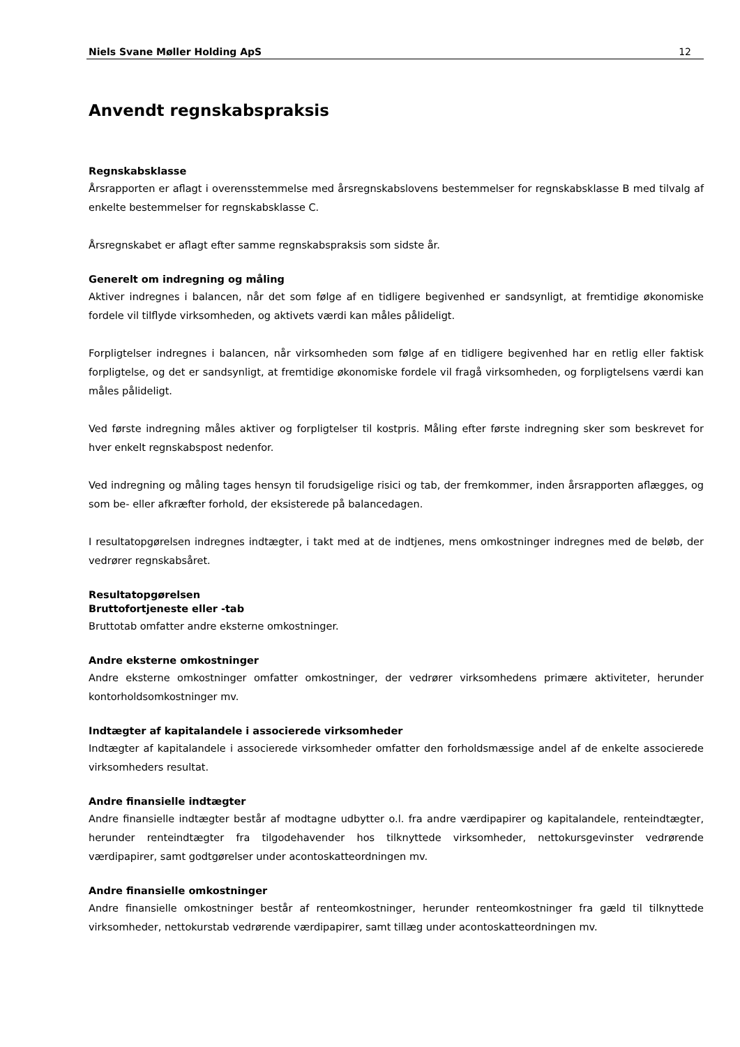Niels Svane Møller Holding ApS 12
Anvendt regnskabspraksis
Regnskabsklasse
Årsrapporten er aflagt i overensstemmelse med årsregnskabslovens bestemmelser for regnskabsklasse B med tilvalg af enkelte bestemmelser for regnskabsklasse C.
Årsregnskabet er aflagt efter samme regnskabspraksis som sidste år.
Generelt om indregning og måling
Aktiver indregnes i balancen, når det som følge af en tidligere begivenhed er sandsynligt, at fremtidige økonomiske fordele vil tilflyde virksomheden, og aktivets værdi kan måles pålideligt.
Forpligtelser indregnes i balancen, når virksomheden som følge af en tidligere begivenhed har en retlig eller faktisk forpligtelse, og det er sandsynligt, at fremtidige økonomiske fordele vil fragå virksomheden, og forpligtelsens værdi kan måles pålideligt.
Ved første indregning måles aktiver og forpligtelser til kostpris. Måling efter første indregning sker som beskrevet for hver enkelt regnskabspost nedenfor.
Ved indregning og måling tages hensyn til forudsigelige risici og tab, der fremkommer, inden årsrapporten aflægges, og som be- eller afkræfter forhold, der eksisterede på balancedagen.
I resultatopgørelsen indregnes indtægter, i takt med at de indtjenes, mens omkostninger indregnes med de beløb, der vedrører regnskabsåret.
Resultatopgørelsen
Bruttofortjeneste eller -tab
Bruttotab omfatter andre eksterne omkostninger.
Andre eksterne omkostninger
Andre eksterne omkostninger omfatter omkostninger, der vedrører virksomhedens primære aktiviteter, herunder kontorholdsomkostninger mv.
Indtægter af kapitalandele i associerede virksomheder
Indtægter af kapitalandele i associerede virksomheder omfatter den forholdsmæssige andel af de enkelte associerede virksomheders resultat.
Andre finansielle indtægter
Andre finansielle indtægter består af modtagne udbytter o.l. fra andre værdipapirer og kapitalandele, renteindtægter, herunder renteindtægter fra tilgodehavender hos tilknyttede virksomheder, nettokursgevinster vedrørende værdipapirer, samt godtgørelser under acontoskatteordningen mv.
Andre finansielle omkostninger
Andre finansielle omkostninger består af renteomkostninger, herunder renteomkostninger fra gæld til tilknyttede virksomheder, nettokurstab vedrørende værdipapirer, samt tillæg under acontoskatteordningen mv.